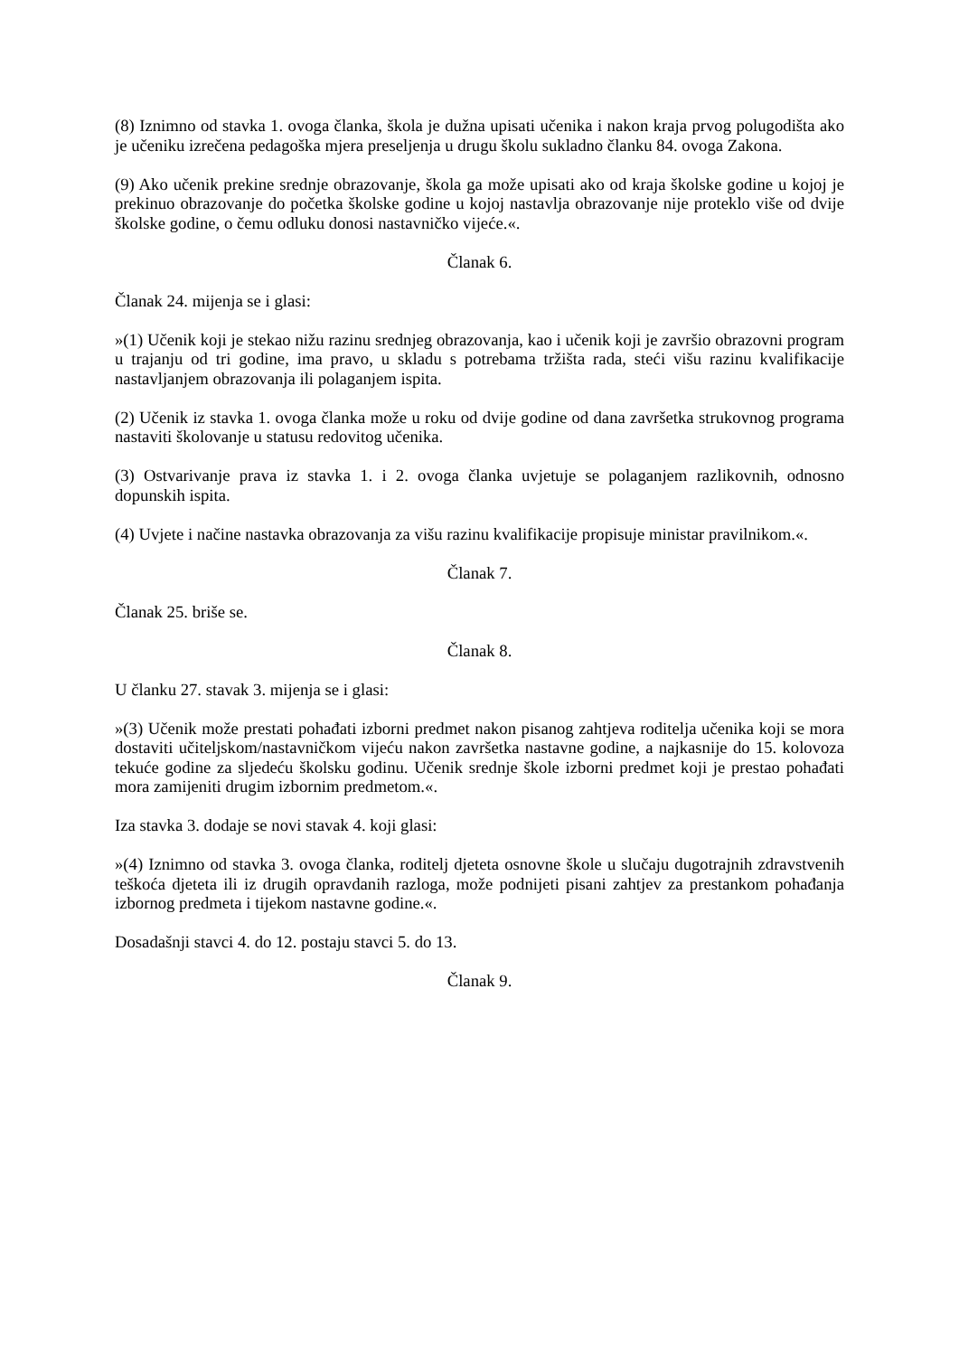(8) Iznimno od stavka 1. ovoga članka, škola je dužna upisati učenika i nakon kraja prvog polugodišta ako je učeniku izrečena pedagoška mjera preseljenja u drugu školu sukladno članku 84. ovoga Zakona.
(9) Ako učenik prekine srednje obrazovanje, škola ga može upisati ako od kraja školske godine u kojoj je prekinuo obrazovanje do početka školske godine u kojoj nastavlja obrazovanje nije proteklo više od dvije školske godine, o čemu odluku donosi nastavničko vijeće.«.
Članak 6.
Članak 24. mijenja se i glasi:
»(1) Učenik koji je stekao nižu razinu srednjeg obrazovanja, kao i učenik koji je završio obrazovni program u trajanju od tri godine, ima pravo, u skladu s potrebama tržišta rada, steći višu razinu kvalifikacije nastavljanjem obrazovanja ili polaganjem ispita.
(2) Učenik iz stavka 1. ovoga članka može u roku od dvije godine od dana završetka strukovnog programa nastaviti školovanje u statusu redovitog učenika.
(3) Ostvarivanje prava iz stavka 1. i 2. ovoga članka uvjetuje se polaganjem razlikovnih, odnosno dopunskih ispita.
(4) Uvjete i načine nastavka obrazovanja za višu razinu kvalifikacije propisuje ministar pravilnikom.«.
Članak 7.
Članak 25. briše se.
Članak 8.
U članku 27. stavak 3. mijenja se i glasi:
»(3) Učenik može prestati pohađati izborni predmet nakon pisanog zahtjeva roditelja učenika koji se mora dostaviti učiteljskom/nastavničkom vijeću nakon završetka nastavne godine, a najkasnije do 15. kolovoza tekuće godine za sljedeću školsku godinu. Učenik srednje škole izborni predmet koji je prestao pohađati mora zamijeniti drugim izbornim predmetom.«.
Iza stavka 3. dodaje se novi stavak 4. koji glasi:
»(4) Iznimno od stavka 3. ovoga članka, roditelj djeteta osnovne škole u slučaju dugotrajnih zdravstvenih teškoća djeteta ili iz drugih opravdanih razloga, može podnijeti pisani zahtjev za prestankom pohađanja izbornog predmeta i tijekom nastavne godine.«.
Dosadašnji stavci 4. do 12. postaju stavci 5. do 13.
Članak 9.